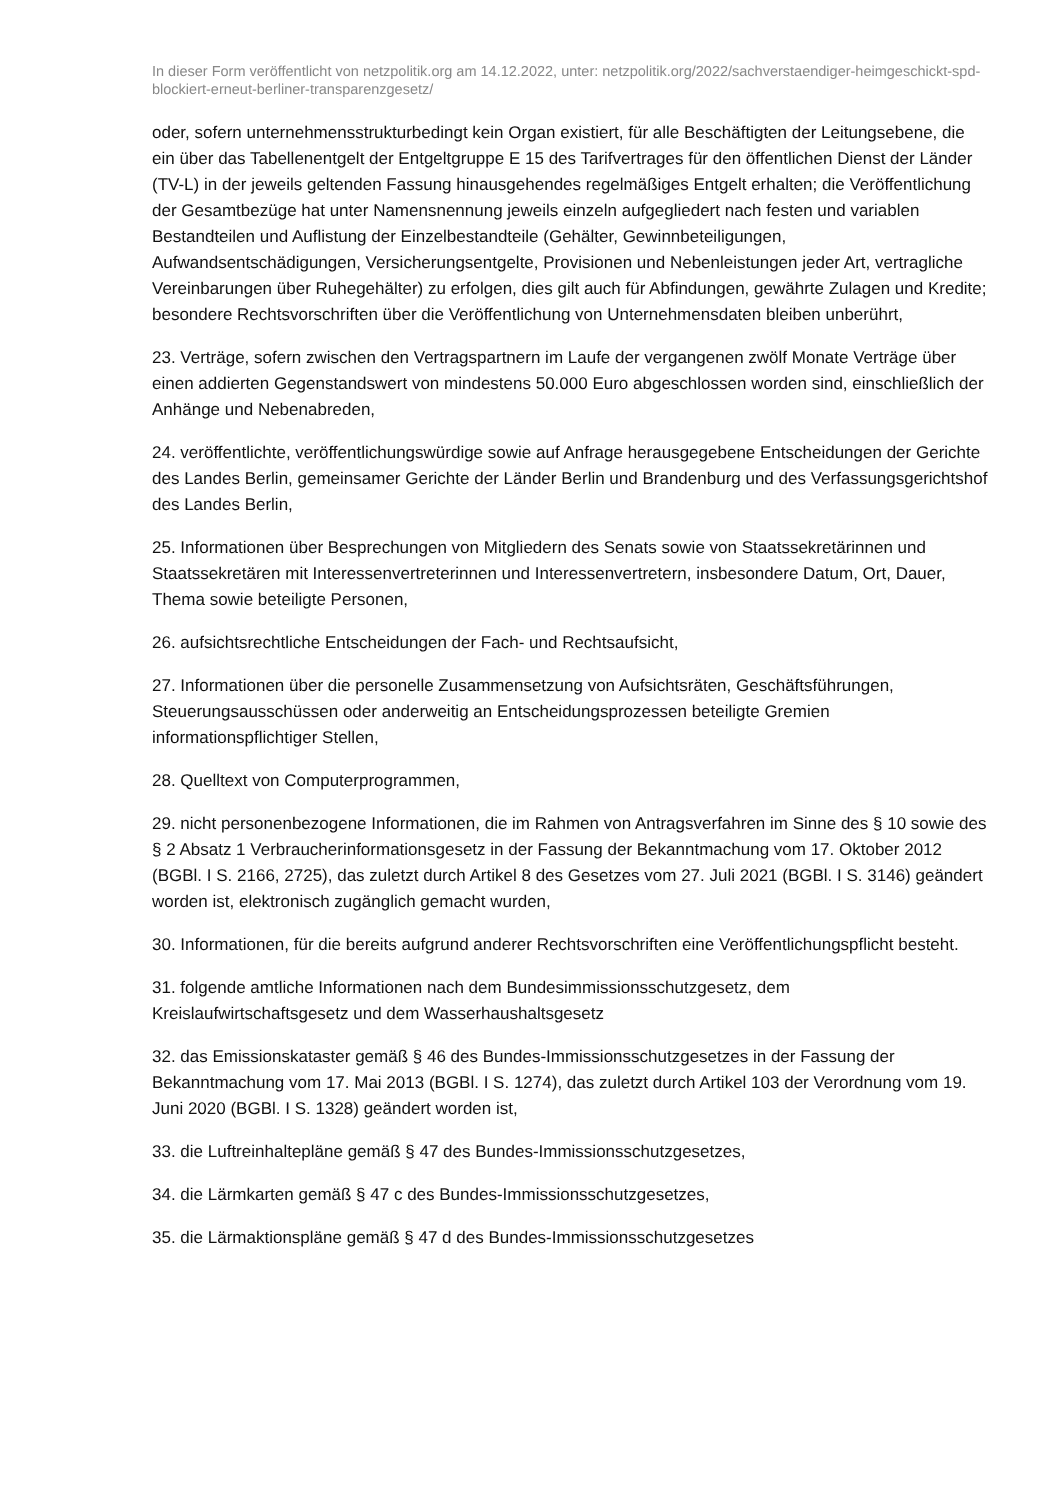In dieser Form veröffentlicht von netzpolitik.org am 14.12.2022, unter: netzpolitik.org/2022/sachverstaendiger-heimgeschickt-spd-blockiert-erneut-berliner-transparenzgesetz/
oder, sofern unternehmensstrukturbedingt kein Organ existiert, für alle Beschäftigten der Leitungsebene, die ein über das Tabellenentgelt der Entgeltgruppe E 15 des Tarifvertrages für den öffentlichen Dienst der Länder (TV-L) in der jeweils geltenden Fassung hinausgehendes regelmäßiges Entgelt erhalten; die Veröffentlichung der Gesamtbezüge hat unter Namensnennung jeweils einzeln aufgegliedert nach festen und variablen Bestandteilen und Auflistung der Einzelbestandteile (Gehälter, Gewinnbeteiligungen, Aufwandsentschädigungen, Versicherungsentgelte, Provisionen und Nebenleistungen jeder Art, vertragliche Vereinbarungen über Ruhegehälter) zu erfolgen, dies gilt auch für Abfindungen, gewährte Zulagen und Kredite; besondere Rechtsvorschriften über die Veröffentlichung von Unternehmensdaten bleiben unberührt,
23. Verträge, sofern zwischen den Vertragspartnern im Laufe der vergangenen zwölf Monate Verträge über einen addierten Gegenstandswert von mindestens 50.000 Euro abgeschlossen worden sind, einschließlich der Anhänge und Nebenabreden,
24. veröffentlichte, veröffentlichungswürdige sowie auf Anfrage herausgegebene Entscheidungen der Gerichte des Landes Berlin, gemeinsamer Gerichte der Länder Berlin und Brandenburg und des Verfassungsgerichtshof des Landes Berlin,
25. Informationen über Besprechungen von Mitgliedern des Senats sowie von Staatssekretärinnen und Staatssekretären mit Interessenvertreterinnen und Interessenvertretern, insbesondere Datum, Ort, Dauer, Thema sowie beteiligte Personen,
26. aufsichtsrechtliche Entscheidungen der Fach- und Rechtsaufsicht,
27. Informationen über die personelle Zusammensetzung von Aufsichtsräten, Geschäftsführungen, Steuerungsausschüssen oder anderweitig an Entscheidungsprozessen beteiligte Gremien informationspflichtiger Stellen,
28. Quelltext von Computerprogrammen,
29. nicht personenbezogene Informationen, die im Rahmen von Antragsverfahren im Sinne des § 10 sowie des § 2 Absatz 1 Verbraucherinformationsgesetz in der Fassung der Bekanntmachung vom 17. Oktober 2012 (BGBl. I S. 2166, 2725), das zuletzt durch Artikel 8 des Gesetzes vom 27. Juli 2021 (BGBl. I S. 3146) geändert worden ist, elektronisch zugänglich gemacht wurden,
30. Informationen, für die bereits aufgrund anderer Rechtsvorschriften eine Veröffentlichungspflicht besteht.
31. folgende amtliche Informationen nach dem Bundesimmissionsschutzgesetz, dem Kreislaufwirtschaftsgesetz und dem Wasserhaushaltsgesetz
32. das Emissionskataster gemäß § 46 des Bundes-Immissionsschutzgesetzes in der Fassung der Bekanntmachung vom 17. Mai 2013 (BGBl. I S. 1274), das zuletzt durch Artikel 103 der Verordnung vom 19. Juni 2020 (BGBl. I S. 1328) geändert worden ist,
33. die Luftreinhaltepläne gemäß § 47 des Bundes-Immissionsschutzgesetzes,
34. die Lärmkarten gemäß § 47 c des Bundes-Immissionsschutzgesetzes,
35. die Lärmaktionspläne gemäß § 47 d des Bundes-Immissionsschutzgesetzes